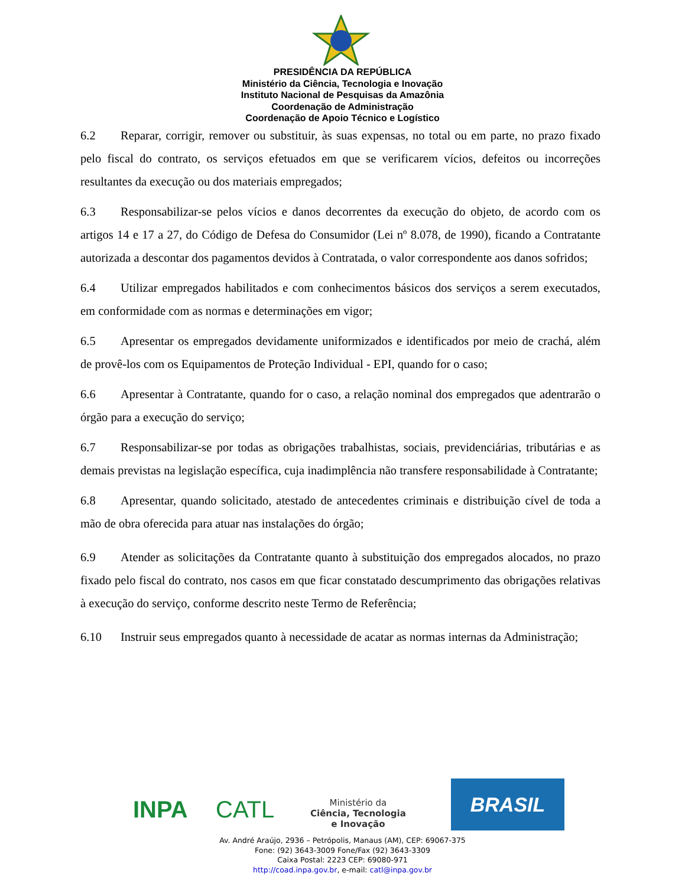PRESIDÊNCIA DA REPÚBLICA
Ministério da Ciência, Tecnologia e Inovação
Instituto Nacional de Pesquisas da Amazônia
Coordenação de Administração
Coordenação de Apoio Técnico e Logístico
6.2 Reparar, corrigir, remover ou substituir, às suas expensas, no total ou em parte, no prazo fixado pelo fiscal do contrato, os serviços efetuados em que se verificarem vícios, defeitos ou incorreções resultantes da execução ou dos materiais empregados;
6.3 Responsabilizar-se pelos vícios e danos decorrentes da execução do objeto, de acordo com os artigos 14 e 17 a 27, do Código de Defesa do Consumidor (Lei nº 8.078, de 1990), ficando a Contratante autorizada a descontar dos pagamentos devidos à Contratada, o valor correspondente aos danos sofridos;
6.4 Utilizar empregados habilitados e com conhecimentos básicos dos serviços a serem executados, em conformidade com as normas e determinações em vigor;
6.5 Apresentar os empregados devidamente uniformizados e identificados por meio de crachá, além de provê-los com os Equipamentos de Proteção Individual - EPI, quando for o caso;
6.6 Apresentar à Contratante, quando for o caso, a relação nominal dos empregados que adentrarão o órgão para a execução do serviço;
6.7 Responsabilizar-se por todas as obrigações trabalhistas, sociais, previdenciárias, tributárias e as demais previstas na legislação específica, cuja inadimplência não transfere responsabilidade à Contratante;
6.8 Apresentar, quando solicitado, atestado de antecedentes criminais e distribuição cível de toda a mão de obra oferecida para atuar nas instalações do órgão;
6.9 Atender as solicitações da Contratante quanto à substituição dos empregados alocados, no prazo fixado pelo fiscal do contrato, nos casos em que ficar constatado descumprimento das obrigações relativas à execução do serviço, conforme descrito neste Termo de Referência;
6.10 Instruir seus empregados quanto à necessidade de acatar as normas internas da Administração;
INPA CATL
Ministério da
Ciência, Tecnologia
e Inovação
BRASIL
Av. André Araújo, 2936 – Petrópolis, Manaus (AM), CEP: 69067-375
Fone: (92) 3643-3009 Fone/Fax (92) 3643-3309
Caixa Postal: 2223 CEP: 69080-971
http://coad.inpa.gov.br, e-mail: catl@inpa.gov.br